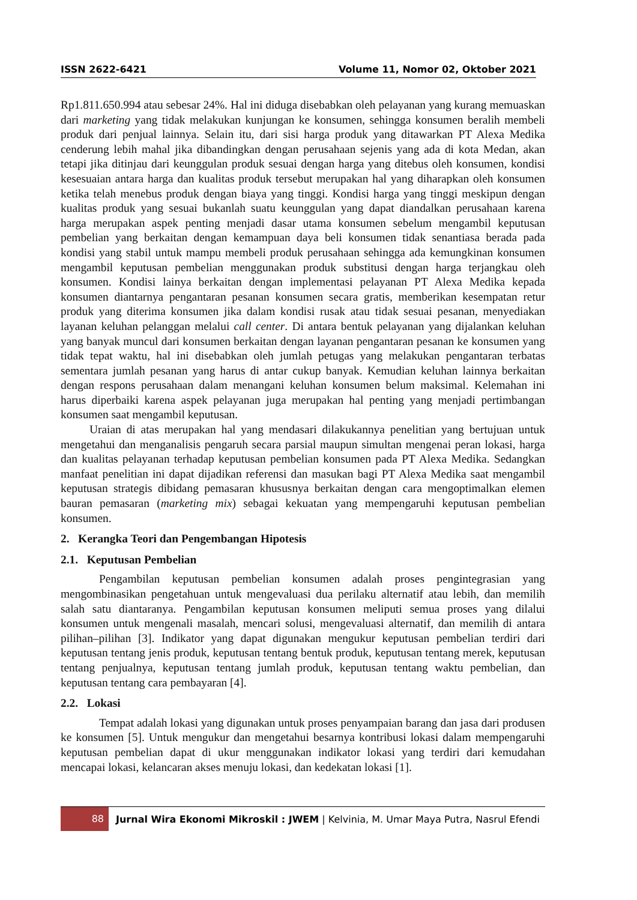ISSN 2622-6421 Volume 11, Nomor 02, Oktober 2021
Rp1.811.650.994 atau sebesar 24%. Hal ini diduga disebabkan oleh pelayanan yang kurang memuaskan dari marketing yang tidak melakukan kunjungan ke konsumen, sehingga konsumen beralih membeli produk dari penjual lainnya. Selain itu, dari sisi harga produk yang ditawarkan PT Alexa Medika cenderung lebih mahal jika dibandingkan dengan perusahaan sejenis yang ada di kota Medan, akan tetapi jika ditinjau dari keunggulan produk sesuai dengan harga yang ditebus oleh konsumen, kondisi kesesuaian antara harga dan kualitas produk tersebut merupakan hal yang diharapkan oleh konsumen ketika telah menebus produk dengan biaya yang tinggi. Kondisi harga yang tinggi meskipun dengan kualitas produk yang sesuai bukanlah suatu keunggulan yang dapat diandalkan perusahaan karena harga merupakan aspek penting menjadi dasar utama konsumen sebelum mengambil keputusan pembelian yang berkaitan dengan kemampuan daya beli konsumen tidak senantiasa berada pada kondisi yang stabil untuk mampu membeli produk perusahaan sehingga ada kemungkinan konsumen mengambil keputusan pembelian menggunakan produk substitusi dengan harga terjangkau oleh konsumen. Kondisi lainya berkaitan dengan implementasi pelayanan PT Alexa Medika kepada konsumen diantarnya pengantaran pesanan konsumen secara gratis, memberikan kesempatan retur produk yang diterima konsumen jika dalam kondisi rusak atau tidak sesuai pesanan, menyediakan layanan keluhan pelanggan melalui call center. Di antara bentuk pelayanan yang dijalankan keluhan yang banyak muncul dari konsumen berkaitan dengan layanan pengantaran pesanan ke konsumen yang tidak tepat waktu, hal ini disebabkan oleh jumlah petugas yang melakukan pengantaran terbatas sementara jumlah pesanan yang harus di antar cukup banyak. Kemudian keluhan lainnya berkaitan dengan respons perusahaan dalam menangani keluhan konsumen belum maksimal. Kelemahan ini harus diperbaiki karena aspek pelayanan juga merupakan hal penting yang menjadi pertimbangan konsumen saat mengambil keputusan.
Uraian di atas merupakan hal yang mendasari dilakukannya penelitian yang bertujuan untuk mengetahui dan menganalisis pengaruh secara parsial maupun simultan mengenai peran lokasi, harga dan kualitas pelayanan terhadap keputusan pembelian konsumen pada PT Alexa Medika. Sedangkan manfaat penelitian ini dapat dijadikan referensi dan masukan bagi PT Alexa Medika saat mengambil keputusan strategis dibidang pemasaran khususnya berkaitan dengan cara mengoptimalkan elemen bauran pemasaran (marketing mix) sebagai kekuatan yang mempengaruhi keputusan pembelian konsumen.
2. Kerangka Teori dan Pengembangan Hipotesis
2.1. Keputusan Pembelian
Pengambilan keputusan pembelian konsumen adalah proses pengintegrasian yang mengombinasikan pengetahuan untuk mengevaluasi dua perilaku alternatif atau lebih, dan memilih salah satu diantaranya. Pengambilan keputusan konsumen meliputi semua proses yang dilalui konsumen untuk mengenali masalah, mencari solusi, mengevaluasi alternatif, dan memilih di antara pilihan–pilihan [3]. Indikator yang dapat digunakan mengukur keputusan pembelian terdiri dari keputusan tentang jenis produk, keputusan tentang bentuk produk, keputusan tentang merek, keputusan tentang penjualnya, keputusan tentang jumlah produk, keputusan tentang waktu pembelian, dan keputusan tentang cara pembayaran [4].
2.2. Lokasi
Tempat adalah lokasi yang digunakan untuk proses penyampaian barang dan jasa dari produsen ke konsumen [5]. Untuk mengukur dan mengetahui besarnya kontribusi lokasi dalam mempengaruhi keputusan pembelian dapat di ukur menggunakan indikator lokasi yang terdiri dari kemudahan mencapai lokasi, kelancaran akses menuju lokasi, dan kedekatan lokasi [1].
88 Jurnal Wira Ekonomi Mikroskil : JWEM | Kelvinia, M. Umar Maya Putra, Nasrul Efendi